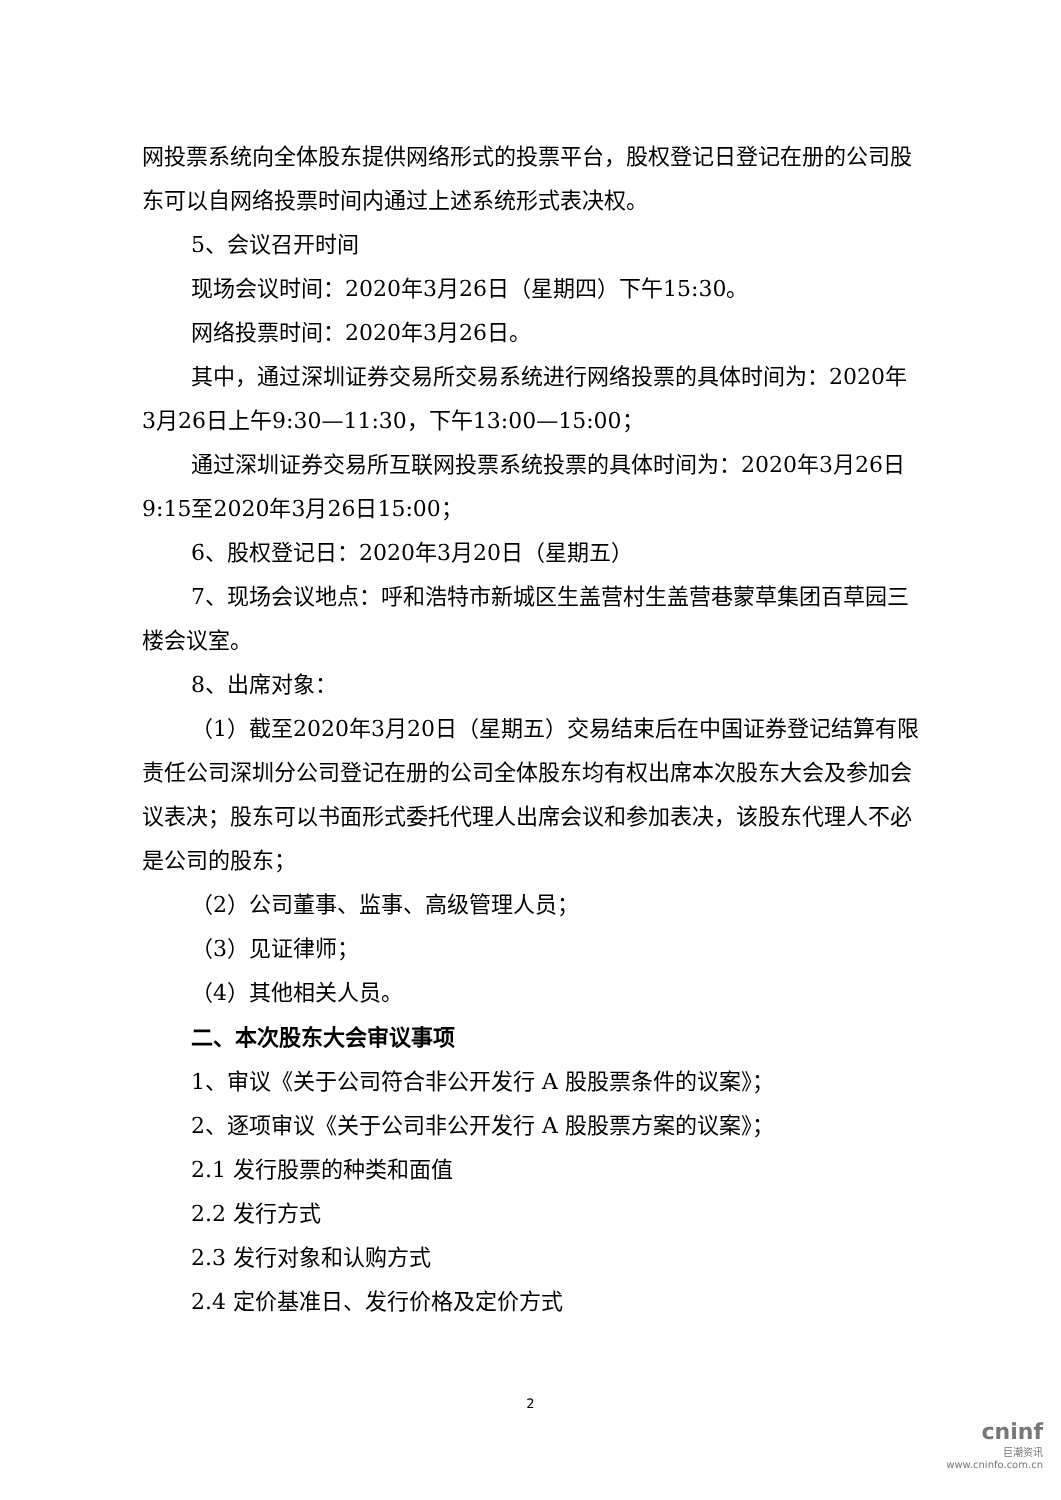网投票系统向全体股东提供网络形式的投票平台，股权登记日登记在册的公司股东可以自网络投票时间内通过上述系统形式表决权。
5、会议召开时间
现场会议时间：2020年3月26日（星期四）下午15:30。
网络投票时间：2020年3月26日。
其中，通过深圳证券交易所交易系统进行网络投票的具体时间为：2020年3月26日上午9:30—11:30，下午13:00—15:00；
通过深圳证券交易所互联网投票系统投票的具体时间为：2020年3月26日9:15至2020年3月26日15:00；
6、股权登记日：2020年3月20日（星期五）
7、现场会议地点：呼和浩特市新城区生盖营村生盖营巷蒙草集团百草园三楼会议室。
8、出席对象：
（1）截至2020年3月20日（星期五）交易结束后在中国证券登记结算有限责任公司深圳分公司登记在册的公司全体股东均有权出席本次股东大会及参加会议表决；股东可以书面形式委托代理人出席会议和参加表决，该股东代理人不必是公司的股东；
（2）公司董事、监事、高级管理人员；
（3）见证律师；
（4）其他相关人员。
二、本次股东大会审议事项
1、审议《关于公司符合非公开发行 A 股股票条件的议案》；
2、逐项审议《关于公司非公开发行 A 股股票方案的议案》；
2.1 发行股票的种类和面值
2.2 发行方式
2.3 发行对象和认购方式
2.4 定价基准日、发行价格及定价方式
2
cninf
巨潮资讯
www.cninfo.com.cn